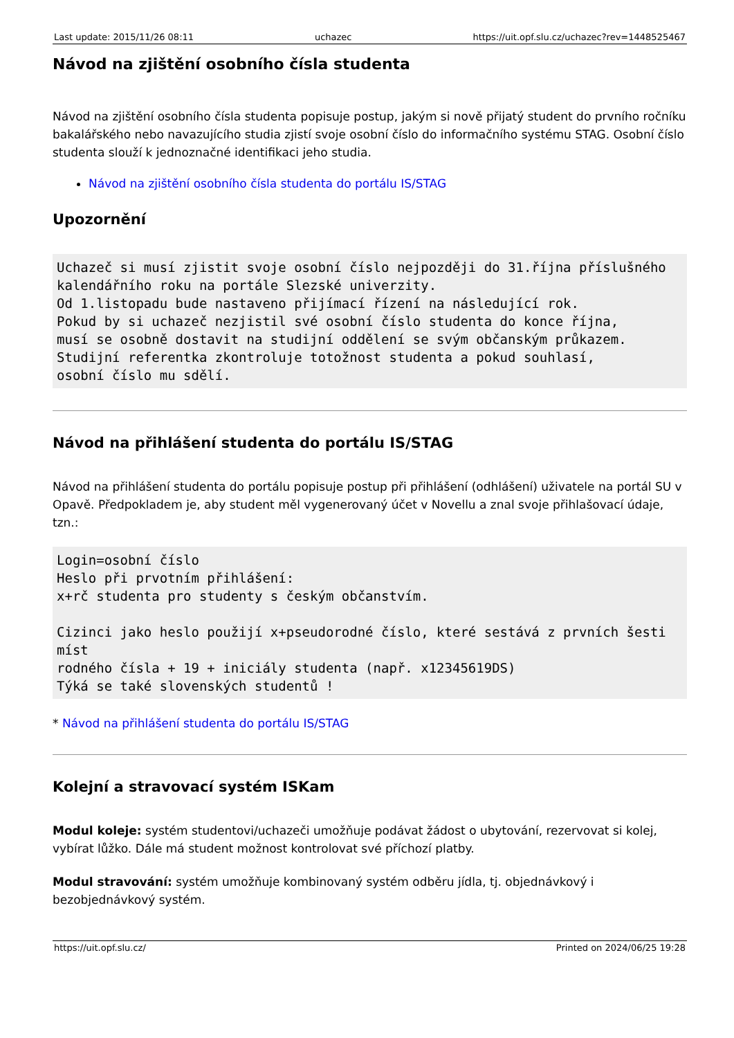Last update: 2015/11/26 08:11 uchazec https://uit.opf.slu.cz/uchazec?rev=1448525467
Návod na zjištění osobního čísla studenta
Návod na zjištění osobního čísla studenta popisuje postup, jakým si nově přijatý student do prvního ročníku bakalářského nebo navazujícího studia zjistí svoje osobní číslo do informačního systému STAG. Osobní číslo studenta slouží k jednoznačné identifikaci jeho studia.
Návod na zjištění osobního čísla studenta do portálu IS/STAG
Upozornění
Uchazeč si musí zjistit svoje osobní číslo nejpozději do 31.října příslušného
kalendářního roku na portále Slezské univerzity.
Od 1.listopadu bude nastaveno přijímací řízení na následující rok.
Pokud by si uchazeč nezjistil své osobní číslo studenta do konce října,
musí se osobně dostavit na studijní oddělení se svým občanským průkazem.
Studijní referentka zkontroluje totožnost studenta a pokud souhlasí,
osobní číslo mu sdělí.
Návod na přihlášení studenta do portálu IS/STAG
Návod na přihlášení studenta do portálu popisuje postup při přihlášení (odhlášení) uživatele na portál SU v Opavě. Předpokladem je, aby student měl vygenerovaný účet v Novellu a znal svoje přihlašovací údaje, tzn.:
Login=osobní číslo
Heslo při prvotním přihlášení:
x+rč studenta pro studenty s českým občanstvím.

Cizinci jako heslo použijí x+pseudorodné číslo, které sestává z prvních šesti míst
rodného čísla + 19 + iniciály studenta (např. x12345619DS)
Týká se také slovenských studentů !
* Návod na přihlášení studenta do portálu IS/STAG
Kolejní a stravovací systém ISKam
Modul koleje: systém studentovi/uchazeči umožňuje podávat žádost o ubytování, rezervovat si kolej, vybírat lůžko. Dále má student možnost kontrolovat své příchozí platby.
Modul stravování: systém umožňuje kombinovaný systém odběru jídla, tj. objednávkový i bezobjednávkový systém.
https://uit.opf.slu.cz/ Printed on 2024/06/25 19:28